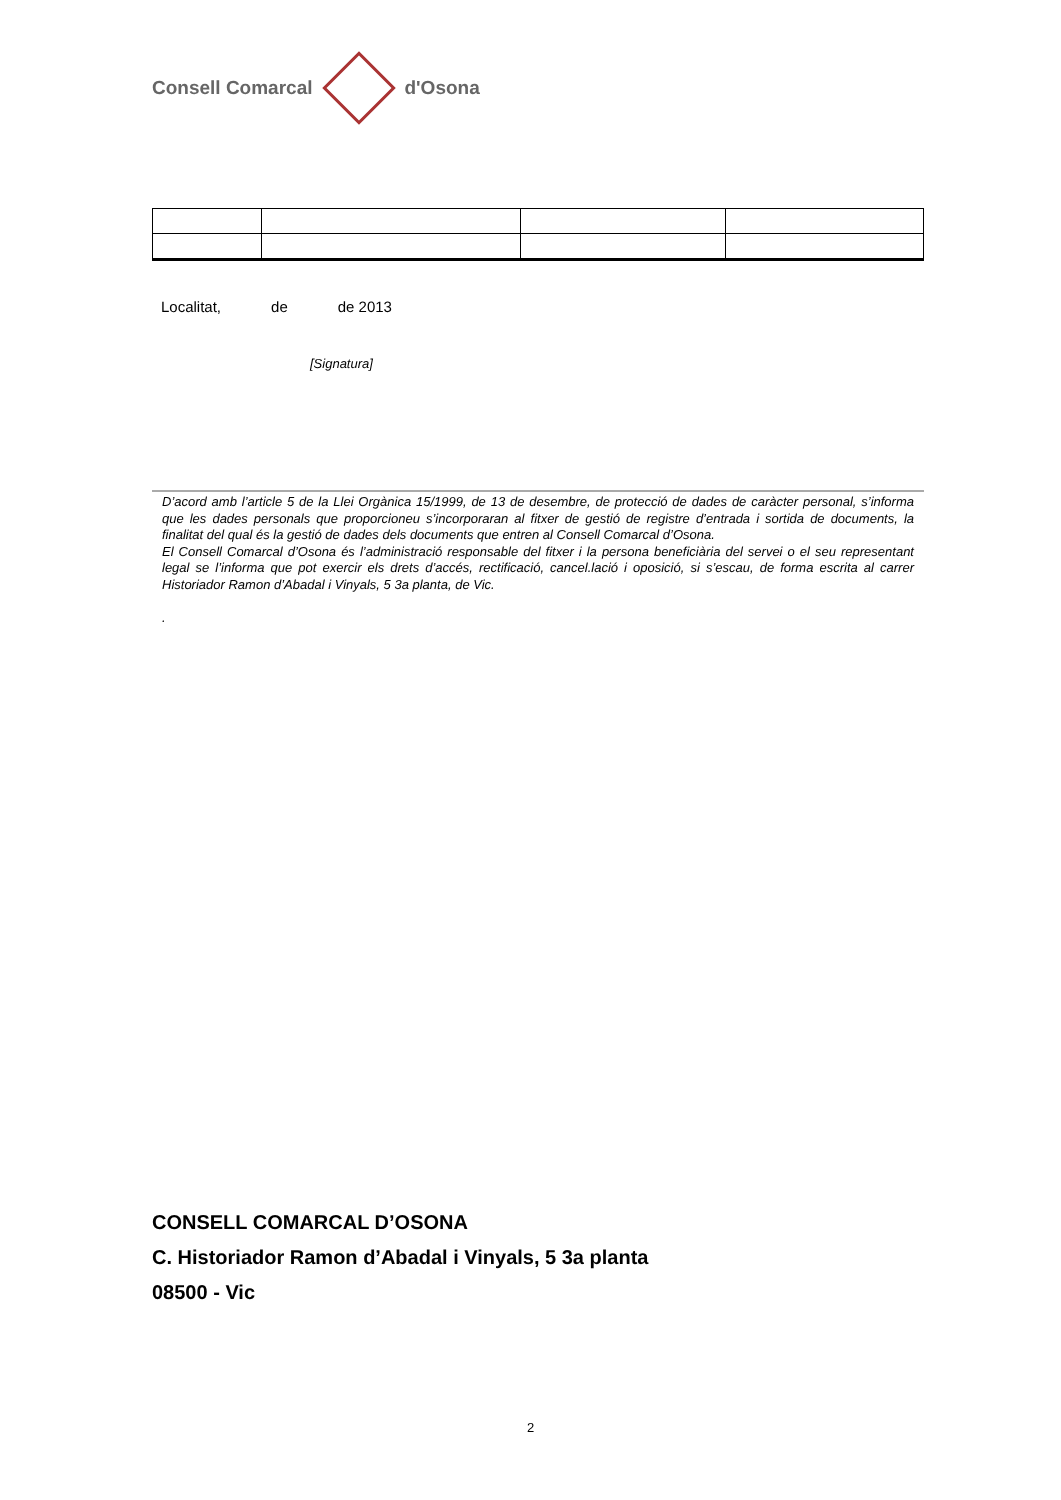Consell Comarcal d'Osona
Localitat, de de 2013
[Signatura]
D’acord amb l’article 5 de la Llei Orgànica 15/1999, de 13 de desembre, de protecció de dades de caràcter personal, s’informa que les dades personals que proporcioneu s’incorporaran al fitxer de gestió de registre d’entrada i sortida de documents, la finalitat del qual és la gestió de dades dels documents que entren al Consell Comarcal d’Osona.
El Consell Comarcal d’Osona és l’administració responsable del fitxer i la persona beneficiària del servei o el seu representant legal se l’informa que pot exercir els drets d’accés, rectificació, cancel.lació i oposició, si s’escau, de forma escrita al carrer Historiador Ramon d’Abadal i Vinyals, 5 3a planta, de Vic.
.
CONSELL COMARCAL D’OSONA
C. Historiador Ramon d’Abadal i Vinyals, 5 3a planta
08500 - Vic
2